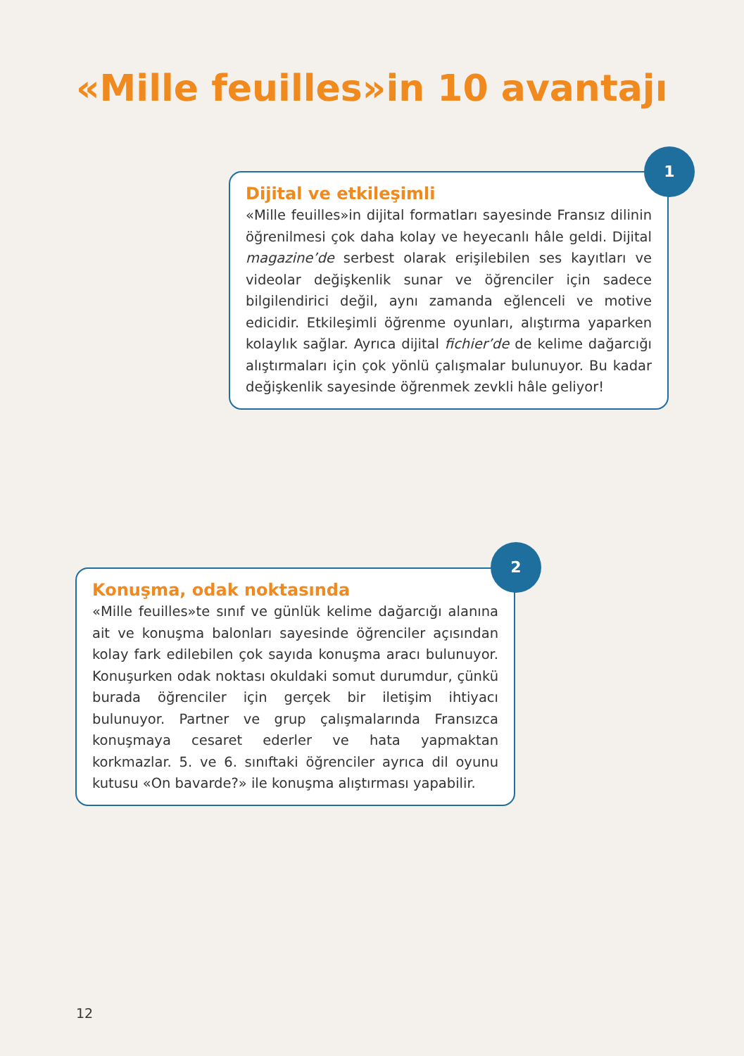«Mille feuilles»in 10 avantajı
Dijital ve etkileşimli
«Mille feuilles»in dijital formatları sayesinde Fransız dilinin öğrenilmesi çok daha kolay ve heyecanlı hâle geldi. Dijital magazine’de serbest olarak erişilebilen ses kayıtları ve videolar değişkenlik sunar ve öğrenciler için sadece bilgilendirici değil, aynı zamanda eğlenceli ve motive edicidir. Etkileşimli öğrenme oyunları, alıştırma yaparken kolaylık sağlar. Ayrıca dijital fichier’de de kelime dağarcığı alıştırmaları için çok yönlü çalışmalar bulunuyor. Bu kadar değişkenlik sayesinde öğrenmek zevkli hâle geliyor!
1
Konuşma, odak noktasında
«Mille feuilles»te sınıf ve günlük kelime dağarcığı alanına ait ve konuşma balonları sayesinde öğrenciler açısından kolay fark edilebilen çok sayıda konuşma aracı bulunuyor. Konuşurken odak noktası okuldaki somut durumdur, çünkü burada öğrenciler için gerçek bir iletişim ihtiyacı bulunuyor. Partner ve grup çalışmalarında Fransızca konuşmaya cesaret ederler ve hata yapmaktan korkmazlar. 5. ve 6. sınıftaki öğrenciler ayrıca dil oyunu kutusu «On bavarde?» ile konuşma alıştırması yapabilir.
2
12